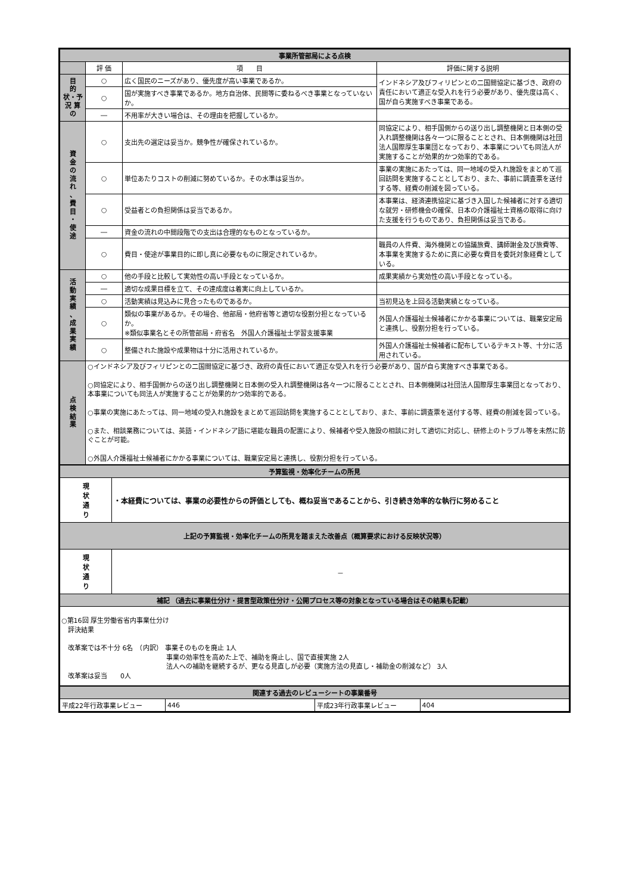| 事業所管部局による点検 | | | |
| | 評 価 | 項 目 | 評価に関する説明 |
| 目 的 状・予 況 算 の | ○ | 広く国民のニーズがあり、優先度が高い事業であるか。 | インドネシア及びフィリピンとの二国間協定に基づき、政府の責任において適正な受入れを行う必要があり、優先度は高く、国が自ら実施すべき事業である。 |
| | ○ | 国が実施すべき事業であるか。地方自治体、民間等に委ねるべき事業となっていないか。 | |
| | ― | 不用率が大きい場合は、その理由を把握しているか。 | |
| 資 金 の 流 れ 、 費 目 ・ 使 途 | ○ | 支出先の選定は妥当か。競争性が確保されているか。 | 同協定により、相手国側からの送り出し調整機関と日本側の受入れ調整機関は各々一つに限ることとされ、日本側機関は社団法人国際厚生事業団となっており、本事業についても同法人が実施することが効果的かつ効率的である。 |
| | ○ | 単位あたりコストの削減に努めているか。その水準は妥当か。 | 事業の実施にあたっては、同一地域の受入れ施設をまとめて巡回訪問を実施することとしており、また、事前に調査票を送付する等、経費の削減を図っている。 |
| | ○ | 受益者との負担関係は妥当であるか。 | 本事業は、経済連携協定に基づき入国した候補者に対する適切な就労・研修機会の確保、日本の介護福祉士資格の取得に向けた支援を行うものであり、負担関係は妥当である。 |
| | ― | 資金の流れの中間段階での支出は合理的なものとなっているか。 | |
| | ○ | 費目・使途が事業目的に即し真に必要なものに限定されているか。 | 職員の人件費、海外機関との協議旅費、講師謝金及び旅費等、本事業を実施するために真に必要な費目を委託対象経費としている。 |
| 活 動 実 績 、 成 果 実 績 | ○ | 他の手段と比較して実効性の高い手段となっているか。 | 成果実績から実効性の高い手段となっている。 |
| | ― | 適切な成果目標を立て、その達成度は着実に向上しているか。 | |
| | ○ | 活動実績は見込みに見合ったものであるか。 | 当初見込を上回る活動実績となっている。 |
| | ○ | 類似の事業があるか。その場合、他部局・他府省等と適切な役割分担となっているか。 ※類似事業名とその所管部局・府省名 外国人介護福祉士学習支援事業 | 外国人介護福祉士候補者にかかる事業については、職業安定局と連携し、役割分担を行っている。 |
| | ○ | 整備された施設や成果物は十分に活用されているか。 | 外国人介護福祉士候補者に配布しているテキスト等、十分に活用されている。 |
| 点 検 結 果 | ○インドネシア及びフィリピンとの二国間協定に基づき、政府の責任において適正な受入れを行う必要があり、国が自ら実施すべき事業である。 ○同協定により、相手国側からの送り出し調整機関と日本側の受入れ調整機関は各々一つに限ることとされ、日本側機関は社団法人国際厚生事業団となっており、本事業についても同法人が実施することが効果的かつ効率的である。 ○事業の実施にあたっては、同一地域の受入れ施設をまとめて巡回訪問を実施することとしており、また、事前に調査票を送付する等、経費の削減を図っている。 ○また、相談業務については、英語・インドネシア語に堪能な職員の配置により、候補者や受入施設の相談に対して適切に対応し、研修上のトラブル等を未然に防ぐことが可能。 ○外国人介護福祉士候補者にかかる事業については、職業安定局と連携し、役割分担を行っている。 | | |
| 予算監視・効率化チームの所見 | |
| 現 状 通 り | ・本経費については、事業の必要性からの評価としても、概ね妥当であることから、引き続き効率的な執行に努めること |
| 上記の予算監視・効率化チームの所見を踏まえた改善点（概算要求における反映状況等） | |
| 現 状 通 り | － |
| 補記 （過去に事業仕分け・提言型政策仕分け・公開プロセス等の対象となっている場合はその結果も記載） | |
| ○第16回 厚生労働省省内事業仕分け 評決結果 改革案では不十分 6名 （内訳） 事業そのものを廃止 1人 事業の効率性を高めた上で、補助を廃止し、国で直接実施 2人 法人への補助を継続するが、更なる見直しが必要（実施方法の見直し・補助金の削減など） 3人 改革案は妥当 0人 | |
| 関連する過去のレビューシートの事業番号 | | | |
| 平成22年行政事業レビュー | 446 | 平成23年行政事業レビュー | 404 |